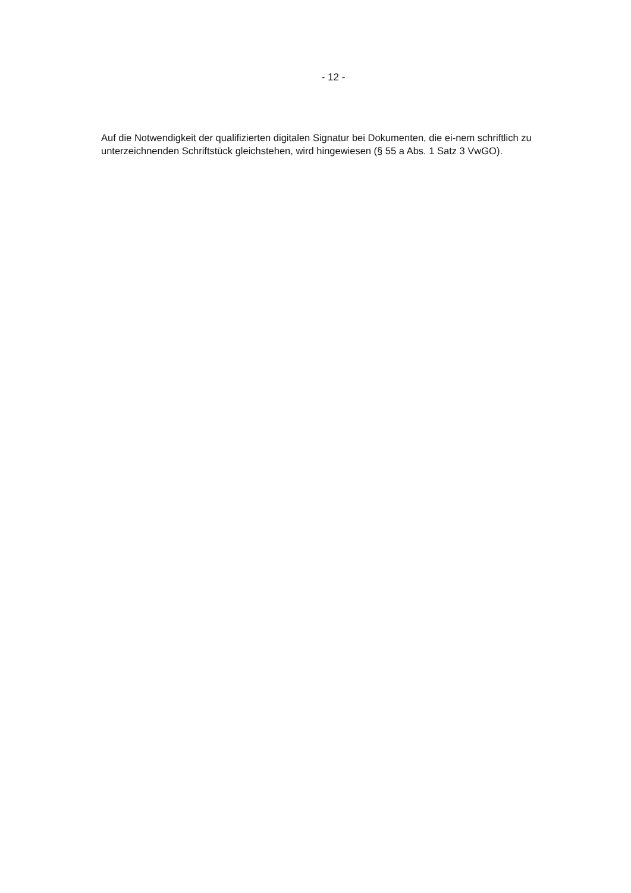- 12 -
Auf die Notwendigkeit der qualifizierten digitalen Signatur bei Dokumenten, die ei-nem schriftlich zu unterzeichnenden Schriftstück gleichstehen, wird hingewiesen (§ 55 a Abs. 1 Satz 3 VwGO).